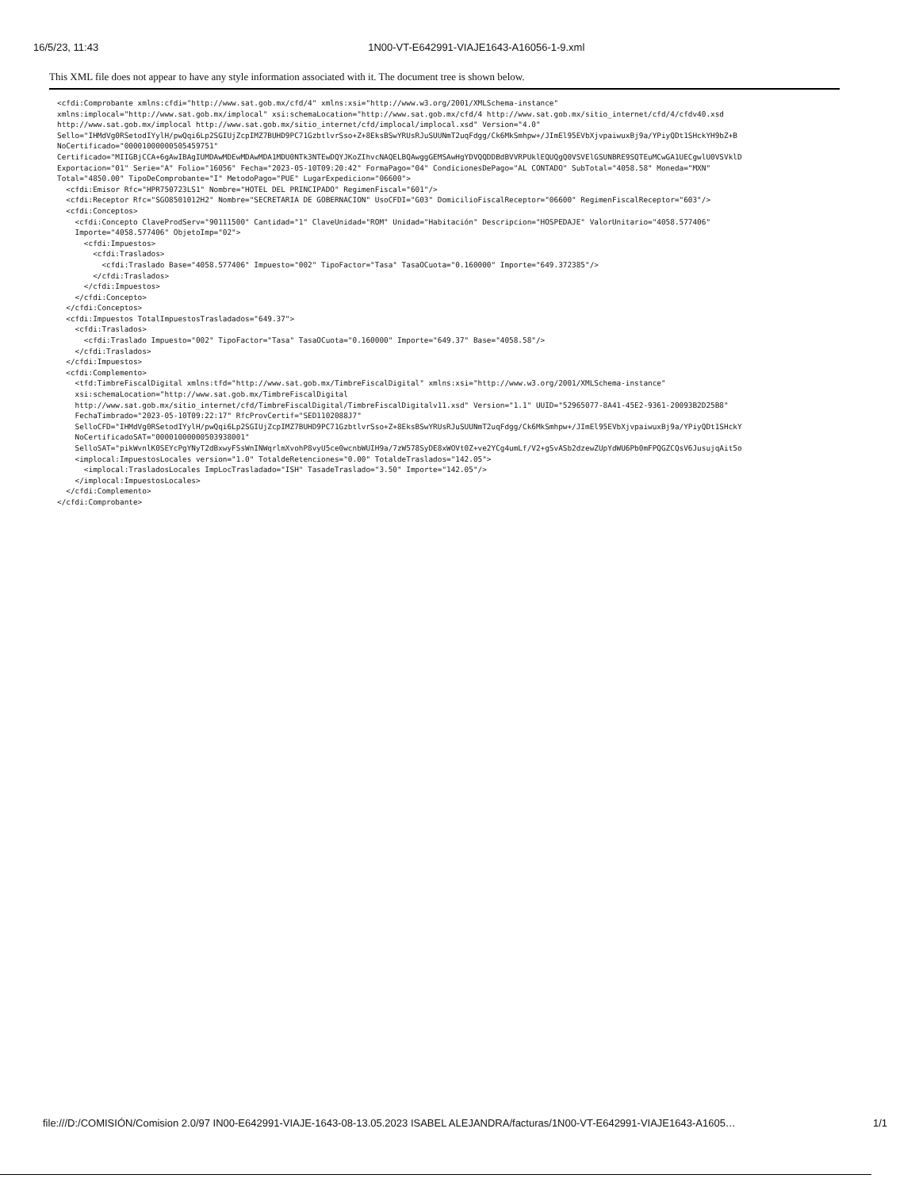16/5/23, 11:43 1N00-VT-E642991-VIAJE1643-A16056-1-9.xml
This XML file does not appear to have any style information associated with it. The document tree is shown below.
<cfdi:Comprobante xmlns:cfdi="http://www.sat.gob.mx/cfd/4" xmlns:xsi="http://www.w3.org/2001/XMLSchema-instance"
xmlns:implocal="http://www.sat.gob.mx/implocal" xsi:schemaLocation="http://www.sat.gob.mx/cfd/4 http://www.sat.gob.mx/sitio_internet/cfd/4/cfdv40.xsd
http://www.sat.gob.mx/implocal http://www.sat.gob.mx/sitio_internet/cfd/implocal/implocal.xsd" Version="4.0"
Sello="IHMdVg0RSetodIYylH/pwQqi6Lp2SGIUjZcpIMZ7BUHD9PC71GzbtlvrSso+Z+8EksBSwYRUsRJuSUUNmT2uqFdgg/Ck6MkSmhpw+/JImEl95EVbXjvpaiwuxBj9a/YPiyQDt1SHckYH9bZ+B
NoCertificado="00001000000505459751"
Certificado="MIIGBjCCA+6gAwIBAgIUMDAwMDEwMDAwMDA1MDU0NTk3NTEwDQYJKoZIhvcNAQELBQAwggGEMSAwHgYDVQQDDBdBVVRPUklEQUQgQ0VSVElGSUNBRE9SQTEuMCwGA1UECgwlU0VSVklD
Exportacion="01" Serie="A" Folio="16056" Fecha="2023-05-10T09:20:42" FormaPago="04" CondicionesDePago="AL CONTADO" SubTotal="4058.58" Moneda="MXN"
Total="4850.00" TipoDeComprobante="I" MetodoPago="PUE" LugarExpedicion="06600">
  <cfdi:Emisor Rfc="HPR750723LS1" Nombre="HOTEL DEL PRINCIPADO" RegimenFiscal="601"/>
  <cfdi:Receptor Rfc="SGO8501012H2" Nombre="SECRETARIA DE GOBERNACION" UsoCFDI="G03" DomicilioFiscalReceptor="06600" RegimenFiscalReceptor="603"/>
  <cfdi:Conceptos>
    <cfdi:Concepto ClaveProdServ="90111500" Cantidad="1" ClaveUnidad="ROM" Unidad="Habitación" Descripcion="HOSPEDAJE" ValorUnitario="4058.577406"
    Importe="4058.577406" ObjetoImp="02">
      <cfdi:Impuestos>
        <cfdi:Traslados>
          <cfdi:Traslado Base="4058.577406" Impuesto="002" TipoFactor="Tasa" TasaOCuota="0.160000" Importe="649.372385"/>
        </cfdi:Traslados>
      </cfdi:Impuestos>
    </cfdi:Concepto>
  </cfdi:Conceptos>
  <cfdi:Impuestos TotalImpuestosTrasladados="649.37">
    <cfdi:Traslados>
      <cfdi:Traslado Impuesto="002" TipoFactor="Tasa" TasaOCuota="0.160000" Importe="649.37" Base="4058.58"/>
    </cfdi:Traslados>
  </cfdi:Impuestos>
  <cfdi:Complemento>
    <tfd:TimbreFiscalDigital xmlns:tfd="http://www.sat.gob.mx/TimbreFiscalDigital" xmlns:xsi="http://www.w3.org/2001/XMLSchema-instance"
    xsi:schemaLocation="http://www.sat.gob.mx/TimbreFiscalDigital
    http://www.sat.gob.mx/sitio_internet/cfd/TimbreFiscalDigital/TimbreFiscalDigitalv11.xsd" Version="1.1" UUID="52965077-8A41-45E2-9361-20093B2D25B8"
    FechaTimbrado="2023-05-10T09:22:17" RfcProvCertif="SED1102088J7"
    SelloCFD="IHMdVg0RSetodIYylH/pwQqi6Lp2SGIUjZcpIMZ7BUHD9PC71GzbtlvrSso+Z+8EksBSwYRUsRJuSUUNmT2uqFdgg/Ck6MkSmhpw+/JImEl95EVbXjvpaiwuxBj9a/YPiyQDt1SHckY
    NoCertificadoSAT="00001000000503938001"
    SelloSAT="pikWvnlK0SEYcPgYNyT2dBxwyFSsWnINWqrlmXvohP8vyU5ce0wcnbWUIH9a/7zW578SyDE8xWOVt0Z+ve2YCg4umLf/V2+gSvASb2dzewZUpYdWU6Pb0mFPQGZCQsV6JusujqAit5o
    <implocal:ImpuestosLocales version="1.0" TotaldeRetenciones="0.00" TotaldeTraslados="142.05">
      <implocal:TrasladosLocales ImpLocTrasladado="ISH" TasadeTraslado="3.50" Importe="142.05"/>
    </implocal:ImpuestosLocales>
  </cfdi:Complemento>
</cfdi:Comprobante>
file:///D:/COMISIÓN/Comision 2.0/97 IN00-E642991-VIAJE-1643-08-13.05.2023 ISABEL ALEJANDRA/facturas/1N00-VT-E642991-VIAJE1643-A1605… 1/1